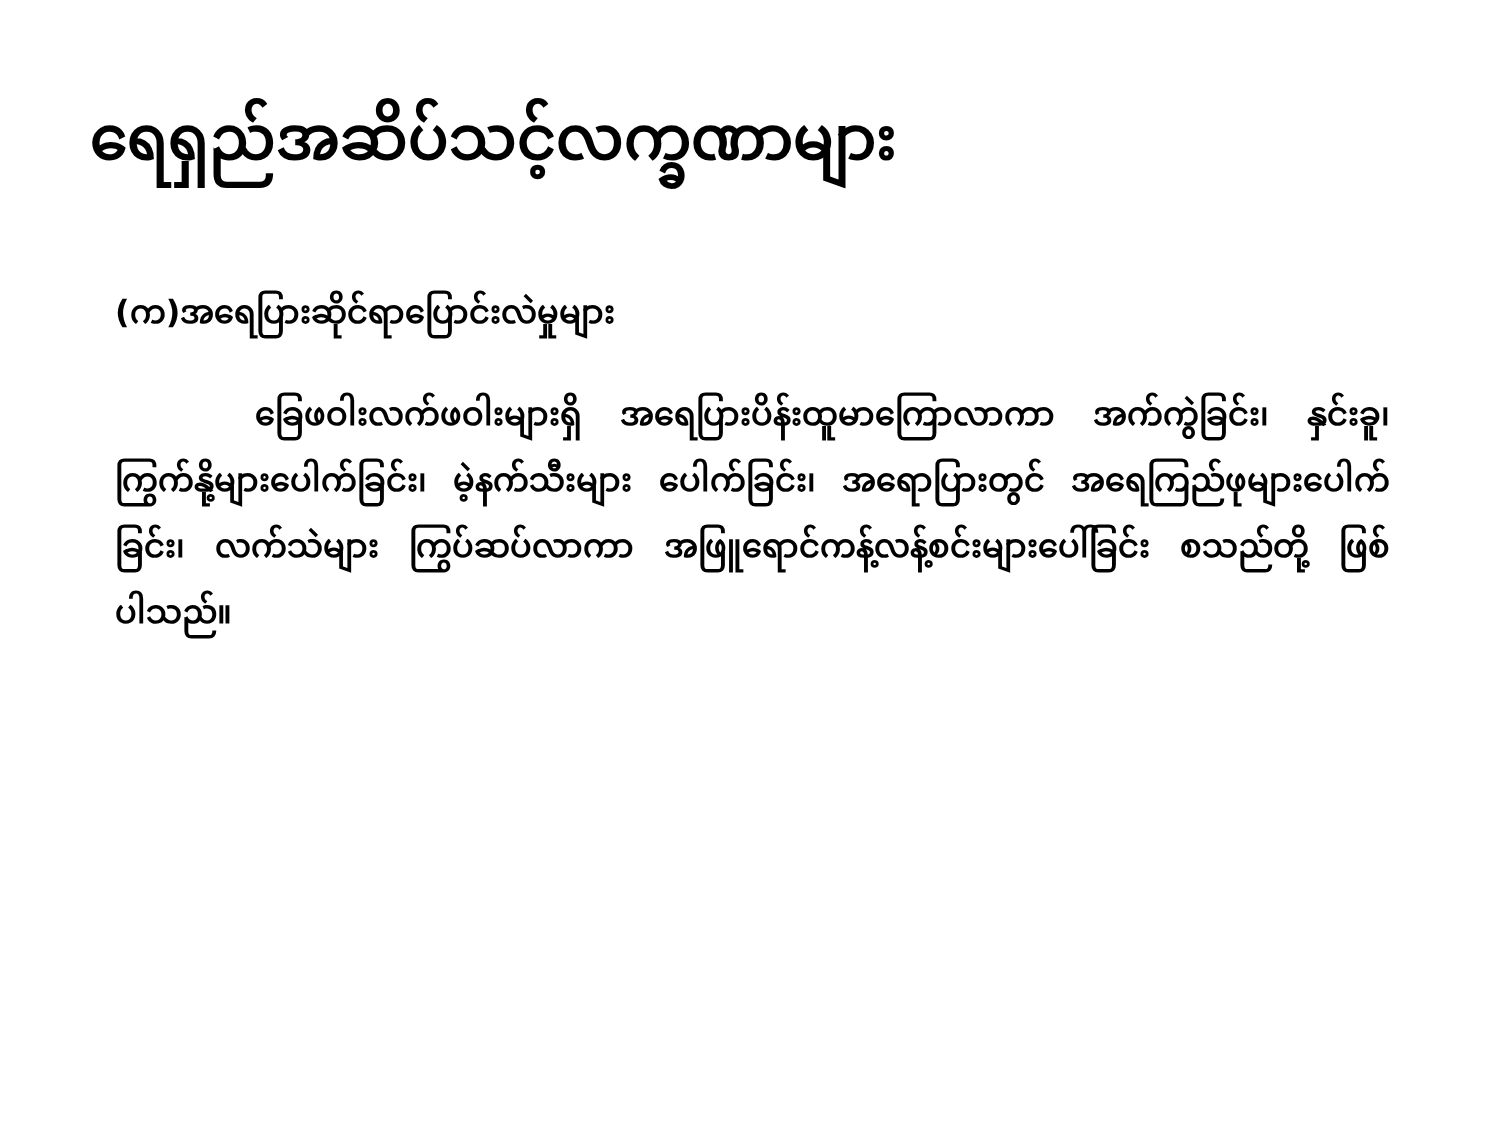ရေရှည်အဆိပ်သင့်လက္ခဏာများ
(က)အရေပြားဆိုင်ရာပြောင်းလဲမှုများ
ခြေဖဝါးလက်ဖဝါးများရှိ အရေပြားပိန်းထူမာကြောလာကာ အက်ကွဲခြင်း၊ နှင်းခူ၊ ကြွက်နို့များပေါက်ခြင်း၊ မဲ့နက်သီးများ ပေါက်ခြင်း၊ အရောပြားတွင် အရေကြည်ဖုများပေါက်ခြင်း၊ လက်သဲများ ကြွပ်ဆပ်လာကာ အဖြူရောင်ကန့်လန့်စင်းများပေါ်ခြင်း စသည်တို့ ဖြစ်ပါသည်။